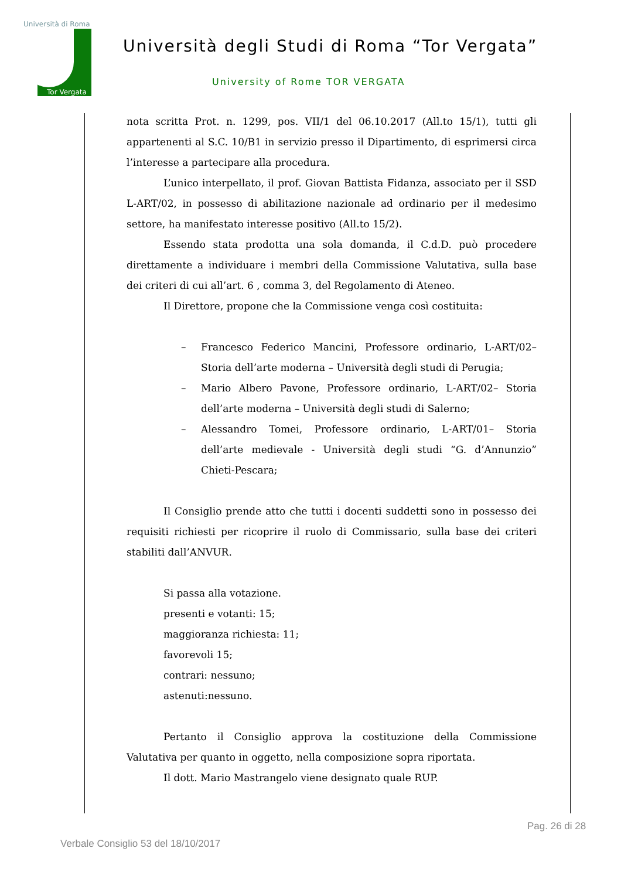Università di Roma
Tor Vergata
Università degli Studi di Roma “Tor Vergata”
University of Rome TOR VERGATA
nota scritta Prot. n. 1299, pos. VII/1 del 06.10.2017 (All.to 15/1), tutti gli appartenenti al S.C. 10/B1 in servizio presso il Dipartimento, di esprimersi circa l’interesse a partecipare alla procedura.
L’unico interpellato, il prof. Giovan Battista Fidanza, associato per il SSD L-ART/02, in possesso di abilitazione nazionale ad ordinario per il medesimo settore, ha manifestato interesse positivo (All.to 15/2).
Essendo stata prodotta una sola domanda, il C.d.D. può procedere direttamente a individuare i membri della Commissione Valutativa, sulla base dei criteri di cui all’art. 6 , comma 3, del Regolamento di Ateneo.
Il Direttore, propone che la Commissione venga così costituita:
– Francesco Federico Mancini, Professore ordinario, L-ART/02– Storia dell’arte moderna – Università degli studi di Perugia;
– Mario Albero Pavone, Professore ordinario, L-ART/02– Storia dell’arte moderna – Università degli studi di Salerno;
– Alessandro Tomei, Professore ordinario, L-ART/01– Storia dell’arte medievale - Università degli studi “G. d’Annunzio” Chieti-Pescara;
Il Consiglio prende atto che tutti i docenti suddetti sono in possesso dei requisiti richiesti per ricoprire il ruolo di Commissario, sulla base dei criteri stabiliti dall’ANVUR.
Si passa alla votazione.
presenti e votanti: 15;
maggioranza richiesta: 11;
favorevoli 15;
contrari: nessuno;
astenuti:nessuno.
Pertanto il Consiglio approva la costituzione della Commissione Valutativa per quanto in oggetto, nella composizione sopra riportata.
Il dott. Mario Mastrangelo viene designato quale RUP.
Pag. 26 di 28
Verbale Consiglio 53 del 18/10/2017